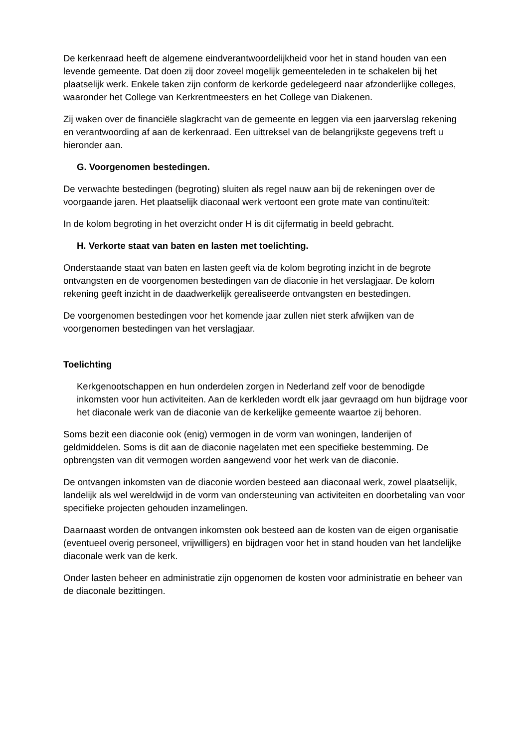De kerkenraad heeft de algemene eindverantwoordelijkheid voor het in stand houden van een levende gemeente. Dat doen zij door zoveel mogelijk gemeenteleden in te schakelen bij het plaatselijk werk. Enkele taken zijn conform de kerkorde gedelegeerd naar afzonderlijke colleges, waaronder het College van Kerkrentmeesters en het College van Diakenen.
Zij waken over de financiële slagkracht van de gemeente en leggen via een jaarverslag rekening en verantwoording af aan de kerkenraad. Een uittreksel van de belangrijkste gegevens treft u hieronder aan.
G. Voorgenomen bestedingen.
De verwachte bestedingen (begroting) sluiten als regel nauw aan bij de rekeningen over de voorgaande jaren. Het plaatselijk diaconaal werk vertoont een grote mate van continuïteit:
In de kolom begroting in het overzicht onder H is dit cijfermatig in beeld gebracht.
H. Verkorte staat van baten en lasten met toelichting.
Onderstaande staat van baten en lasten geeft via de kolom begroting inzicht in de begrote ontvangsten en de voorgenomen bestedingen van de diaconie in het verslagjaar. De kolom rekening geeft inzicht in de daadwerkelijk gerealiseerde ontvangsten en bestedingen.
De voorgenomen bestedingen voor het komende jaar zullen niet sterk afwijken van de voorgenomen bestedingen van het verslagjaar.
Toelichting
Kerkgenootschappen en hun onderdelen zorgen in Nederland zelf voor de benodigde inkomsten voor hun activiteiten. Aan de kerkleden wordt elk jaar gevraagd om hun bijdrage voor het diaconale werk van de diaconie van de kerkelijke gemeente waartoe zij behoren.
Soms bezit een diaconie ook (enig) vermogen in de vorm van woningen, landerijen of geldmiddelen. Soms is dit aan de diaconie nagelaten met een specifieke bestemming. De opbrengsten van dit vermogen worden aangewend voor het werk van de diaconie.
De ontvangen inkomsten van de diaconie worden besteed aan diaconaal werk, zowel plaatselijk, landelijk als wel wereldwijd in de vorm van ondersteuning van activiteiten en doorbetaling van voor specifieke projecten gehouden inzamelingen.
Daarnaast worden de ontvangen inkomsten ook besteed aan de kosten van de eigen organisatie (eventueel overig personeel, vrijwilligers) en bijdragen voor het in stand houden van het landelijke diaconale werk van de kerk.
Onder lasten beheer en administratie zijn opgenomen de kosten voor administratie en beheer van de diaconale bezittingen.